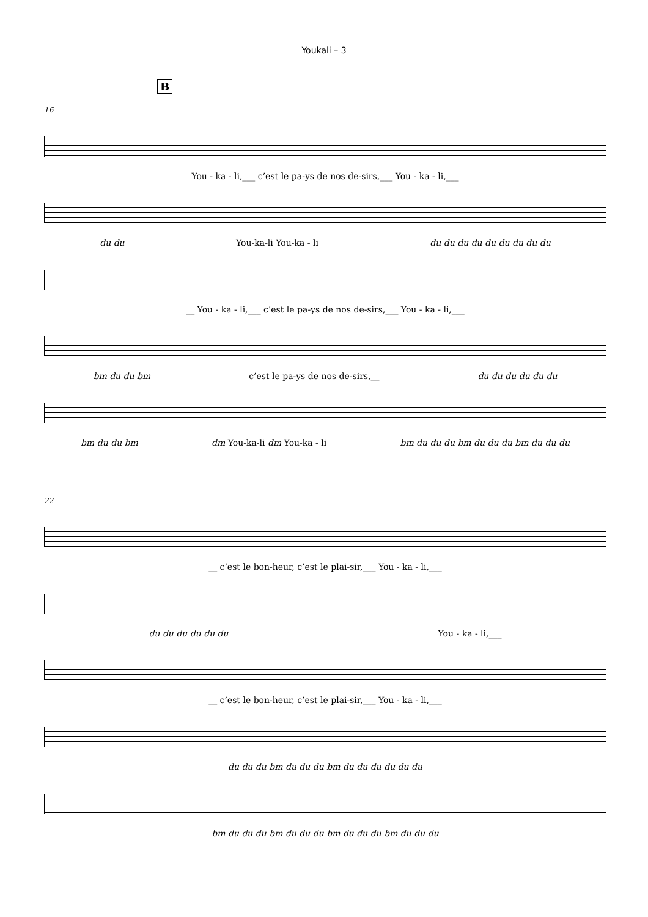Youkali – 3
B
16
You - ka - li,___ c’est le pa-ys de nos de-sirs,___ You - ka - li,___
du du You-ka-li You-ka - li du du du du du du du du du
__ You - ka - li,___ c’est le pa-ys de nos de-sirs,___ You - ka - li,___
bm du du bm c’est le pa-ys de nos de-sirs,__ du du du du du du
bm du du bm dm You-ka-li dm You-ka - li bm du du du bm du du du bm du du du
22
__ c’est le bon-heur, c’est le plai-sir,___ You - ka - li,___
du du du du du du You - ka - li,___
__ c’est le bon-heur, c’est le plai-sir,___ You - ka - li,___
du du du bm du du du bm du du du du du du
bm du du du bm du du du bm du du du bm du du du